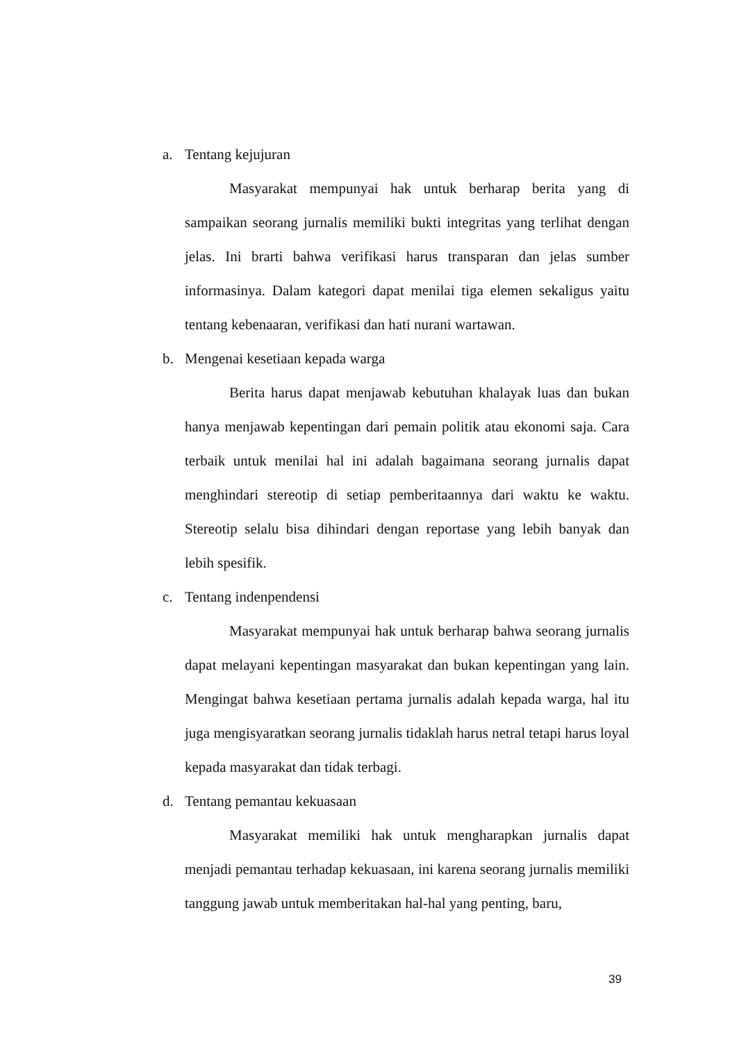a. Tentang kejujuran
Masyarakat mempunyai hak untuk berharap berita yang di sampaikan seorang jurnalis memiliki bukti integritas yang terlihat dengan jelas. Ini brarti bahwa verifikasi harus transparan dan jelas sumber informasinya. Dalam kategori dapat menilai tiga elemen sekaligus yaitu tentang kebenaaran, verifikasi dan hati nurani wartawan.
b. Mengenai kesetiaan kepada warga
Berita harus dapat menjawab kebutuhan khalayak luas dan bukan hanya menjawab kepentingan dari pemain politik atau ekonomi saja. Cara terbaik untuk menilai hal ini adalah bagaimana seorang jurnalis dapat menghindari stereotip di setiap pemberitaannya dari waktu ke waktu. Stereotip selalu bisa dihindari dengan reportase yang lebih banyak dan lebih spesifik.
c. Tentang indenpendensi
Masyarakat mempunyai hak untuk berharap bahwa seorang jurnalis dapat melayani kepentingan masyarakat dan bukan kepentingan yang lain. Mengingat bahwa kesetiaan pertama jurnalis adalah kepada warga, hal itu juga mengisyaratkan seorang jurnalis tidaklah harus netral tetapi harus loyal kepada masyarakat dan tidak terbagi.
d. Tentang pemantau kekuasaan
Masyarakat memiliki hak untuk mengharapkan jurnalis dapat menjadi pemantau terhadap kekuasaan, ini karena seorang jurnalis memiliki tanggung jawab untuk memberitakan hal-hal yang penting, baru,
39